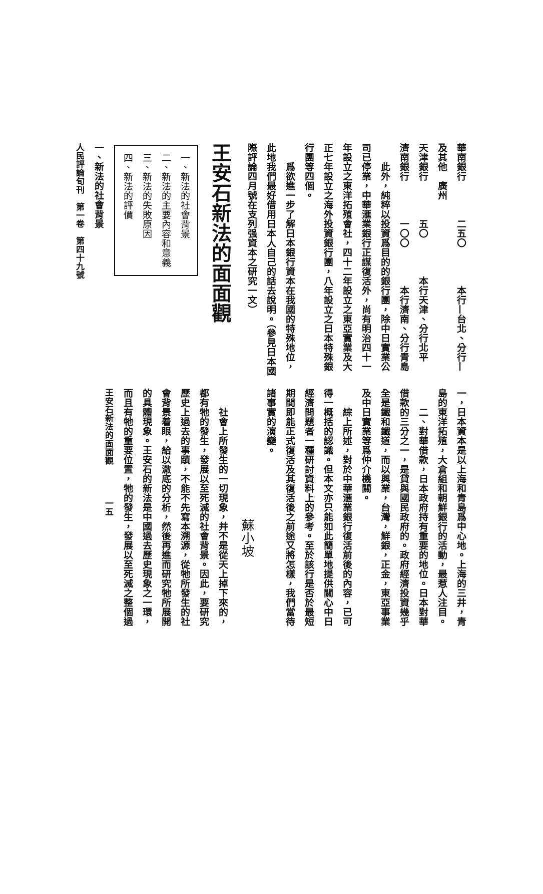華南銀行 二五〇 本行—台北、分行—　及其他　廣州
天津銀行 五〇 本行天津、分行北平
濟南銀行 一〇〇 本行濟南、分行青島
此外，純粹以投資爲目的的銀行團，除中日實業公司已停業，中華滙業銀行正謀復活外，尚有明治四十一年設立之東洋拓殖會社，四十二年設立之東亞實業及大正七年設立之海外投資銀行團，八年設立之日本特殊銀行團等四個。
爲欲進一步了解日本銀行資本在我國的特殊地位，此地我們最好借用日本人自己的話去說明。（參見日本國際評論四月號在支列强資本之研究一文）
王安石新法的面面觀
一、新法的社會背景
二、新法的主要內容和意義
三、新法的失敗原因
四、新法的評價
一、新法的社會背景
人民評論旬刊　第一卷　第四十九號
一，日本資本是以上海和青島爲中心地。上海的三井，青島的東洋拓殖，大倉組和朝鮮銀行的活動，最惹人注目。
二、對華借款，日本政府持有重要的地位。日本對華借款的三分之一，是貸與國民政府的。政府經濟投資幾乎全是鐵和鐵道，而以興業，台灣，鮮銀，正金，東亞事業及中日實業等爲仲介機關。
綜上所述，對於中華滙業銀行復活前後的內容，已可得一概括的認識。但本文亦只能如此簡單地提供關心中日經濟問題者一種研討資料上的參考。至於該行是否於最短期間即能正式復活及其復活後之前途又將怎樣，我們當待諸事實的演變。
蘇小坡
社會上所發生的一切現象，并不是從天上掉下來的，都有牠的發生，發展以至死滅的社會背景。因此，要研究歷史上過去的事蹟，不能不先寫本溯源，從牠所發生的社會背景着眼，給以澈底的分析，然後再進而研究牠所展開的具體現象。王安石的新法是中國過去歷史現象之一環，而且有牠的重要位置，牠的發生，發展以至死滅之整個過
王安石新法的面面觀 一五